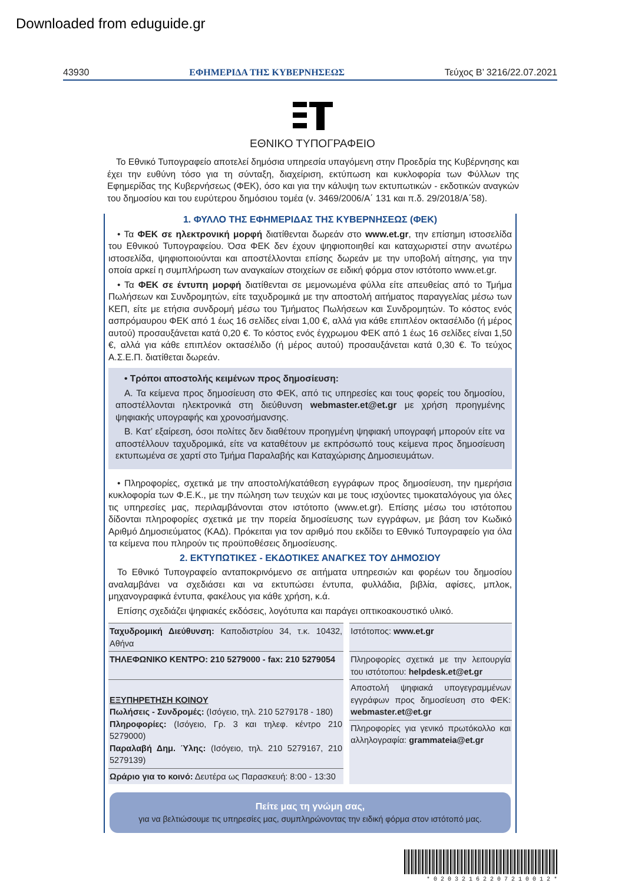Downloaded from eduguide.gr
43930 ΕΦΗΜΕΡΙΔΑ ΤΗΣ ΚΥΒΕΡΝΗΣΕΩΣ Τεύχος B’ 3216/22.07.2021
ΕΘΝΙΚΟ ΤΥΠΟΓΡΑΦΕΙΟ
Το Εθνικό Τυπογραφείο αποτελεί δημόσια υπηρεσία υπαγόμενη στην Προεδρία της Κυβέρνησης και έχει την ευθύνη τόσο για τη σύνταξη, διαχείριση, εκτύπωση και κυκλοφορία των Φύλλων της Εφημερίδας της Κυβερνήσεως (ΦΕΚ), όσο και για την κάλυψη των εκτυπωτικών - εκδοτικών αναγκών του δημοσίου και του ευρύτερου δημόσιου τομέα (ν. 3469/2006/Α΄ 131 και π.δ. 29/2018/Α΄58).
1. ΦΥΛΛΟ ΤΗΣ ΕΦΗΜΕΡΙΔΑΣ ΤΗΣ ΚΥΒΕΡΝΗΣΕΩΣ (ΦΕΚ)
• Τα ΦΕΚ σε ηλεκτρονική μορφή διατίθενται δωρεάν στο www.et.gr, την επίσημη ιστοσελίδα του Εθνικού Τυπογραφείου. Όσα ΦΕΚ δεν έχουν ψηφιοποιηθεί και καταχωριστεί στην ανωτέρω ιστοσελίδα, ψηφιοποιούνται και αποστέλλονται επίσης δωρεάν με την υποβολή αίτησης, για την οποία αρκεί η συμπλήρωση των αναγκαίων στοιχείων σε ειδική φόρμα στον ιστότοπο www.et.gr.
• Τα ΦΕΚ σε έντυπη μορφή διατίθενται σε μεμονωμένα φύλλα είτε απευθείας από το Τμήμα Πωλήσεων και Συνδρομητών, είτε ταχυδρομικά με την αποστολή αιτήματος παραγγελίας μέσω των ΚΕΠ, είτε με ετήσια συνδρομή μέσω του Τμήματος Πωλήσεων και Συνδρομητών. Το κόστος ενός ασπρόμαυρου ΦΕΚ από 1 έως 16 σελίδες είναι 1,00 €, αλλά για κάθε επιπλέον οκτασέλιδο (ή μέρος αυτού) προσαυξάνεται κατά 0,20 €. Το κόστος ενός έγχρωμου ΦΕΚ από 1 έως 16 σελίδες είναι 1,50 €, αλλά για κάθε επιπλέον οκτασέλιδο (ή μέρος αυτού) προσαυξάνεται κατά 0,30 €. Το τεύχος Α.Σ.Ε.Π. διατίθεται δωρεάν.
• Τρόποι αποστολής κειμένων προς δημοσίευση:
Α. Τα κείμενα προς δημοσίευση στο ΦΕΚ, από τις υπηρεσίες και τους φορείς του δημοσίου, αποστέλλονται ηλεκτρονικά στη διεύθυνση webmaster.et@et.gr με χρήση προηγμένης ψηφιακής υπογραφής και χρονοσήμανσης.
Β. Κατ’ εξαίρεση, όσοι πολίτες δεν διαθέτουν προηγμένη ψηφιακή υπογραφή μπορούν είτε να αποστέλλουν ταχυδρομικά, είτε να καταθέτουν με εκπρόσωπό τους κείμενα προς δημοσίευση εκτυπωμένα σε χαρτί στο Τμήμα Παραλαβής και Καταχώρισης Δημοσιευμάτων.
• Πληροφορίες, σχετικά με την αποστολή/κατάθεση εγγράφων προς δημοσίευση, την ημερήσια κυκλοφορία των Φ.Ε.Κ., με την πώληση των τευχών και με τους ισχύοντες τιμοκαταλόγους για όλες τις υπηρεσίες μας, περιλαμβάνονται στον ιστότοπο (www.et.gr). Επίσης μέσω του ιστότοπου δίδονται πληροφορίες σχετικά με την πορεία δημοσίευσης των εγγράφων, με βάση τον Κωδικό Αριθμό Δημοσιεύματος (ΚΑΔ). Πρόκειται για τον αριθμό που εκδίδει το Εθνικό Τυπογραφείο για όλα τα κείμενα που πληρούν τις προϋποθέσεις δημοσίευσης.
2. ΕΚΤΥΠΩΤΙΚΕΣ - ΕΚΔΟΤΙΚΕΣ ΑΝΑΓΚΕΣ ΤΟΥ ΔΗΜΟΣΙΟΥ
Το Εθνικό Τυπογραφείο ανταποκρινόμενο σε αιτήματα υπηρεσιών και φορέων του δημοσίου αναλαμβάνει να σχεδιάσει και να εκτυπώσει έντυπα, φυλλάδια, βιβλία, αφίσες, μπλοκ, μηχανογραφικά έντυπα, φακέλους για κάθε χρήση, κ.ά.
Επίσης σχεδιάζει ψηφιακές εκδόσεις, λογότυπα και παράγει οπτικοακουστικό υλικό.
| Ταχυδρομική Διεύθυνση: Καποδιστρίου 34, τ.κ. 10432, Αθήνα | Ιστότοπος: www.et.gr |
| ΤΗΛΕΦΩΝΙΚΟ ΚΕΝΤΡΟ: 210 5279000 - fax: 210 5279054 | Πληροφορίες σχετικά με την λειτουργία του ιστότοπου: helpdesk.et@et.gr |
| ΕΞΥΠΗΡΕΤΗΣΗ ΚΟΙΝΟΥ Πωλήσεις - Συνδρομές: (Ισόγειο, τηλ. 210 5279178 - 180) Πληροφορίες: (Ισόγειο, Γρ. 3 και τηλεφ. κέντρο 210 5279000) Παραλαβή Δημ. Ύλης: (Ισόγειο, τηλ. 210 5279167, 210 5279139) | Αποστολή ψηφιακά υπογεγραμμένων εγγράφων προς δημοσίευση στο ΦΕΚ: webmaster.et@et.gr |
| | Πληροφορίες για γενικό πρωτόκολλο και αλληλογραφία: grammateia@et.gr |
| Ωράριο για το κοινό: Δευτέρα ως Παρασκευή: 8:00 - 13:30 | |
Πείτε μας τη γνώμη σας,
για να βελτιώσουμε τις υπηρεσίες μας, συμπληρώνοντας την ειδική φόρμα στον ιστότοπό μας.
* 0 2 0 3 2 1 6 2 2 0 7 2 1 0 0 1 2 *